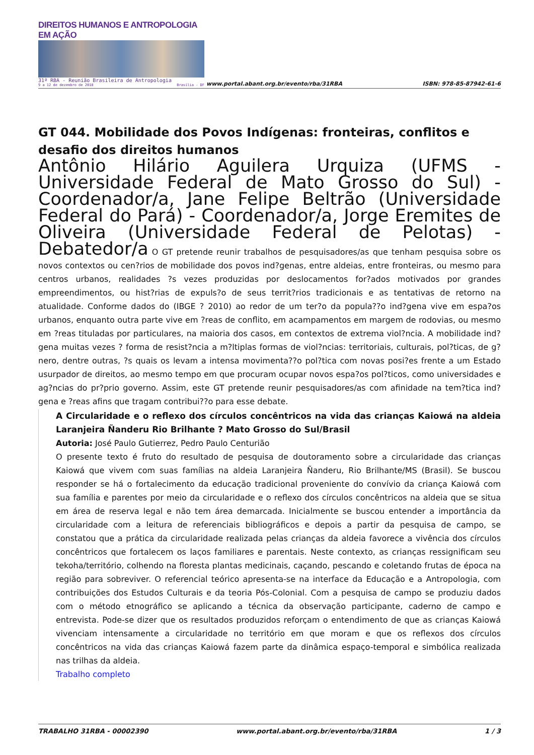DIREITOS HUMANOS E ANTROPOLOGIA EM AÇÃO
31ª RBA - Reunião Brasileira de Antropologia
9 a 12 de dezembro de 2018 Brasília - DF
www.portal.abant.org.br/evento/rba/31RBA ISBN: 978-85-87942-61-6
GT 044. Mobilidade dos Povos Indígenas: fronteiras, conflitos e desafio dos direitos humanos
Antônio Hilário Aguilera Urquiza (UFMS - Universidade Federal de Mato Grosso do Sul) - Coordenador/a, Jane Felipe Beltrão (Universidade Federal do Pará) - Coordenador/a, Jorge Eremites de Oliveira (Universidade Federal de Pelotas) - Debatedor/a O GT pretende reunir trabalhos de pesquisadores/as que tenham pesquisa sobre os novos contextos ou cen?rios de mobilidade dos povos ind?genas, entre aldeias, entre fronteiras, ou mesmo para centros urbanos, realidades ?s vezes produzidas por deslocamentos for?ados motivados por grandes empreendimentos, ou hist?rias de expuls?o de seus territ?rios tradicionais e as tentativas de retorno na atualidade. Conforme dados do (IBGE ? 2010) ao redor de um ter?o da popula??o ind?gena vive em espa?os urbanos, enquanto outra parte vive em ?reas de conflito, em acampamentos em margem de rodovias, ou mesmo em ?reas tituladas por particulares, na maioria dos casos, em contextos de extrema viol?ncia. A mobilidade ind?gena muitas vezes ? forma de resist?ncia a m?ltiplas formas de viol?ncias: territoriais, culturais, pol?ticas, de g?nero, dentre outras, ?s quais os levam a intensa movimenta??o pol?tica com novas posi?es frente a um Estado usurpador de direitos, ao mesmo tempo em que procuram ocupar novos espa?os pol?ticos, como universidades e ag?ncias do pr?prio governo. Assim, este GT pretende reunir pesquisadores/as com afinidade na tem?tica ind?gena e ?reas afins que tragam contribui??o para esse debate.
A Circularidade e o reflexo dos círculos concêntricos na vida das crianças Kaiowá na aldeia Laranjeira Ñanderu Rio Brilhante ? Mato Grosso do Sul/Brasil
Autoria: José Paulo Gutierrez, Pedro Paulo Centurião
O presente texto é fruto do resultado de pesquisa de doutoramento sobre a circularidade das crianças Kaiowá que vivem com suas famílias na aldeia Laranjeira Ñanderu, Rio Brilhante/MS (Brasil). Se buscou responder se há o fortalecimento da educação tradicional proveniente do convívio da criança Kaiowá com sua família e parentes por meio da circularidade e o reflexo dos círculos concêntricos na aldeia que se situa em área de reserva legal e não tem área demarcada. Inicialmente se buscou entender a importância da circularidade com a leitura de referenciais bibliográficos e depois a partir da pesquisa de campo, se constatou que a prática da circularidade realizada pelas crianças da aldeia favorece a vivência dos círculos concêntricos que fortalecem os laços familiares e parentais. Neste contexto, as crianças ressignificam seu tekoha/território, colhendo na floresta plantas medicinais, caçando, pescando e coletando frutas de época na região para sobreviver. O referencial teórico apresenta-se na interface da Educação e a Antropologia, com contribuições dos Estudos Culturais e da teoria Pós-Colonial. Com a pesquisa de campo se produziu dados com o método etnográfico se aplicando a técnica da observação participante, caderno de campo e entrevista. Pode-se dizer que os resultados produzidos reforçam o entendimento de que as crianças Kaiowá vivenciam intensamente a circularidade no território em que moram e que os reflexos dos círculos concêntricos na vida das crianças Kaiowá fazem parte da dinâmica espaço-temporal e simbólica realizada nas trilhas da aldeia.
Trabalho completo
TRABALHO 31RBA - 00002390 www.portal.abant.org.br/evento/rba/31RBA 1 / 3